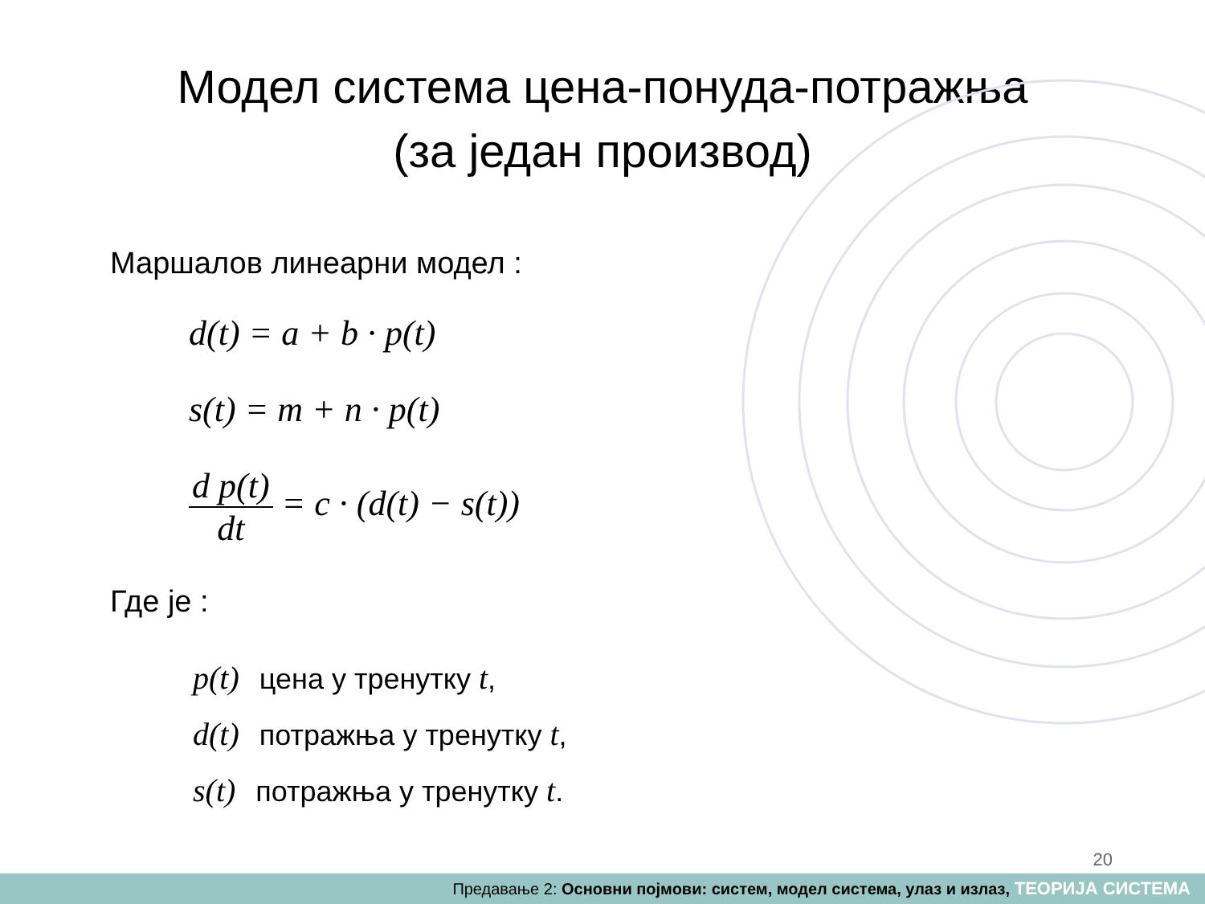Модел система цена-понуда-потражња (за један производ)
Маршалов линеарни модел :
d(t) = a + b · p(t)
s(t) = m + n · p(t)
d p(t) dt = c · (d(t) − s(t))
Где је :
p(t) цена у тренутку t,
d(t) потражња у тренутку t,
s(t) потражња у тренутку t.
20
Предавање 2: Основни појмови: систем, модел система, улаз и излаз, ТЕОРИЈА СИСТЕМА